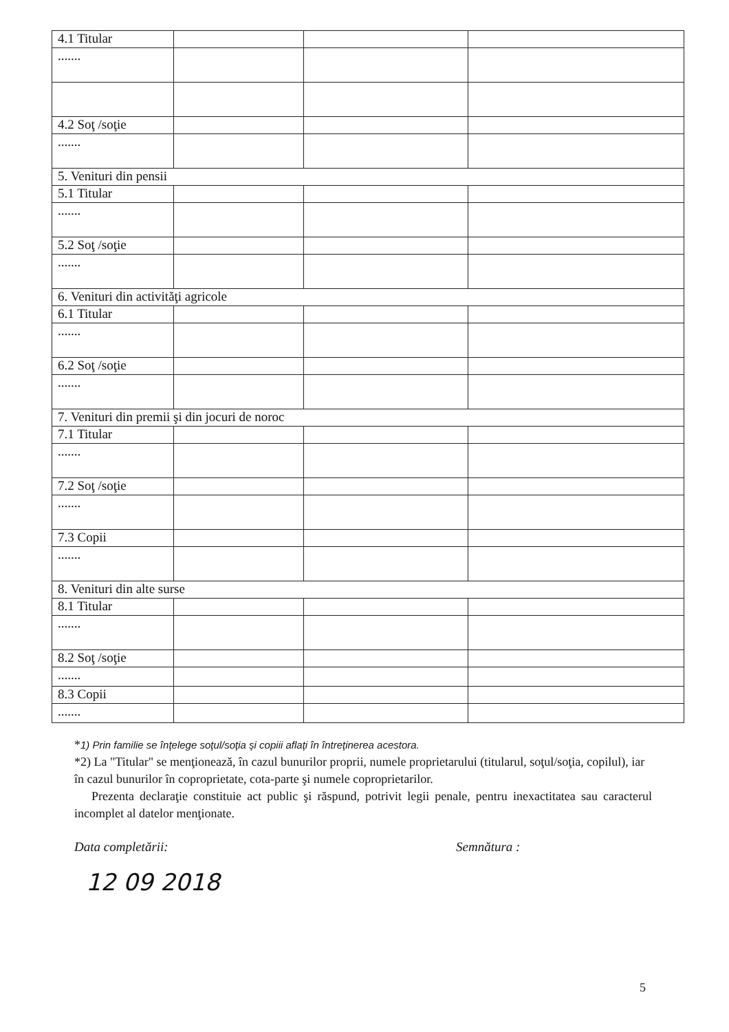| 4.1 Titular | | | |
| ....... | | | |
| 4.2 Soţ /soţie | | | |
| ....... | | | |
| 5. Venituri din pensii | | | |
| 5.1 Titular | | | |
| ....... | | | |
| 5.2 Soţ /soţie | | | |
| ....... | | | |
| 6. Venituri din activităţi agricole | | | |
| 6.1 Titular | | | |
| ....... | | | |
| 6.2 Soţ /soţie | | | |
| ....... | | | |
| 7. Venituri din premii şi din jocuri de noroc | | | |
| 7.1 Titular | | | |
| ....... | | | |
| 7.2 Soţ /soţie | | | |
| ....... | | | |
| 7.3 Copii | | | |
| ....... | | | |
| 8. Venituri din alte surse | | | |
| 8.1 Titular | | | |
| ....... | | | |
| 8.2 Soţ /soţie | | | |
| ....... | | | |
| 8.3 Copii | | | |
| ....... | | | |
*1) Prin familie se înţelege soţul/soţia şi copiii aflaţi în întreţinerea acestora.
*2) La "Titular" se menţionează, în cazul bunurilor proprii, numele proprietarului (titularul, soţul/soţia, copilul), iar în cazul bunurilor în coproprietate, cota-parte şi numele coproprietarilor.
Prezenta declaraţie constituie act public şi răspund, potrivit legii penale, pentru inexactitatea sau caracterul incomplet al datelor menţionate.
Data completării: Semnătura :
12 09 2018
5